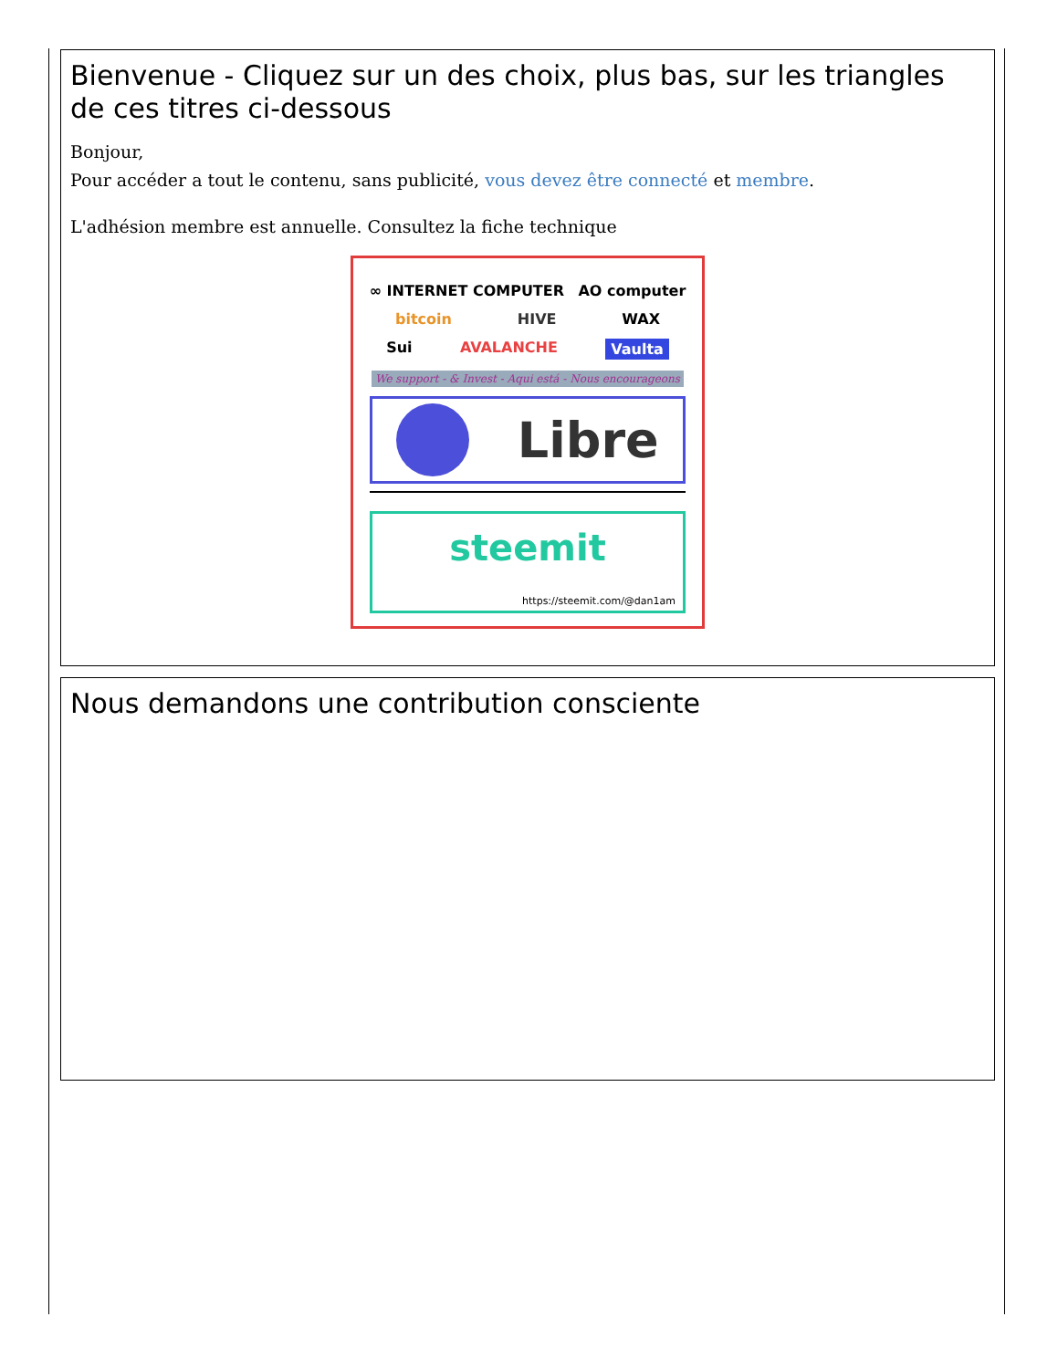Bienvenue - Cliquez sur un des choix, plus bas, sur les triangles de ces titres ci-dessous
Bonjour,
Pour accéder a tout le contenu, sans publicité, vous devez être connecté et membre.
L'adhésion membre est annuelle. Consultez la fiche technique
∞ INTERNET COMPUTER AO computer
bitcoin HIVE WAX
Sui AVALANCHE Vaulta
We support - & Invest - Aqui está - Nous encourageons
Libre
steemit
https://steemit.com/@dan1am
Nous demandons une contribution consciente